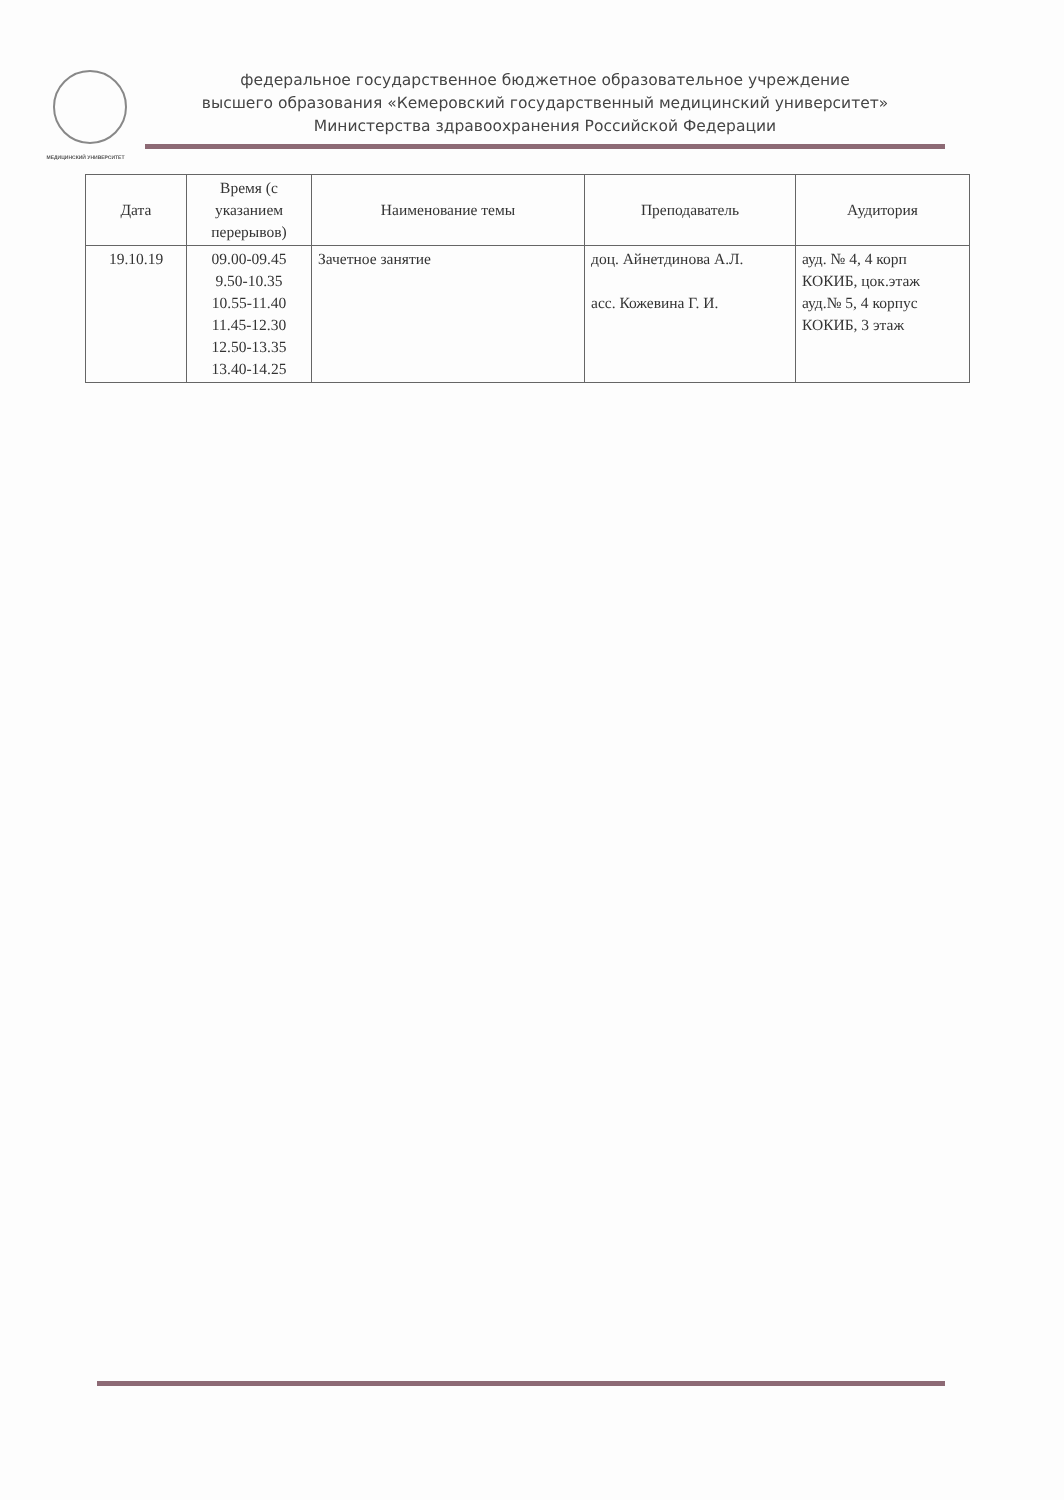МЕДИЦИНСКИЙ УНИВЕРСИТЕТ
федеральное государственное бюджетное образовательное учреждение
высшего образования «Кемеровский государственный медицинский университет»
Министерства здравоохранения Российской Федерации
| Дата | Время (с указанием перерывов) | Наименование темы | Преподаватель | Аудитория |
| --- | --- | --- | --- | --- |
| 19.10.19 | 09.00-09.45 9.50-10.35 10.55-11.40 11.45-12.30 12.50-13.35 13.40-14.25 | Зачетное занятие | доц. Айнетдинова А.Л. асс. Кожевина Г. И. | ауд. № 4, 4 корп КОКИБ, цок.этаж ауд.№ 5, 4 корпус КОКИБ, 3 этаж |